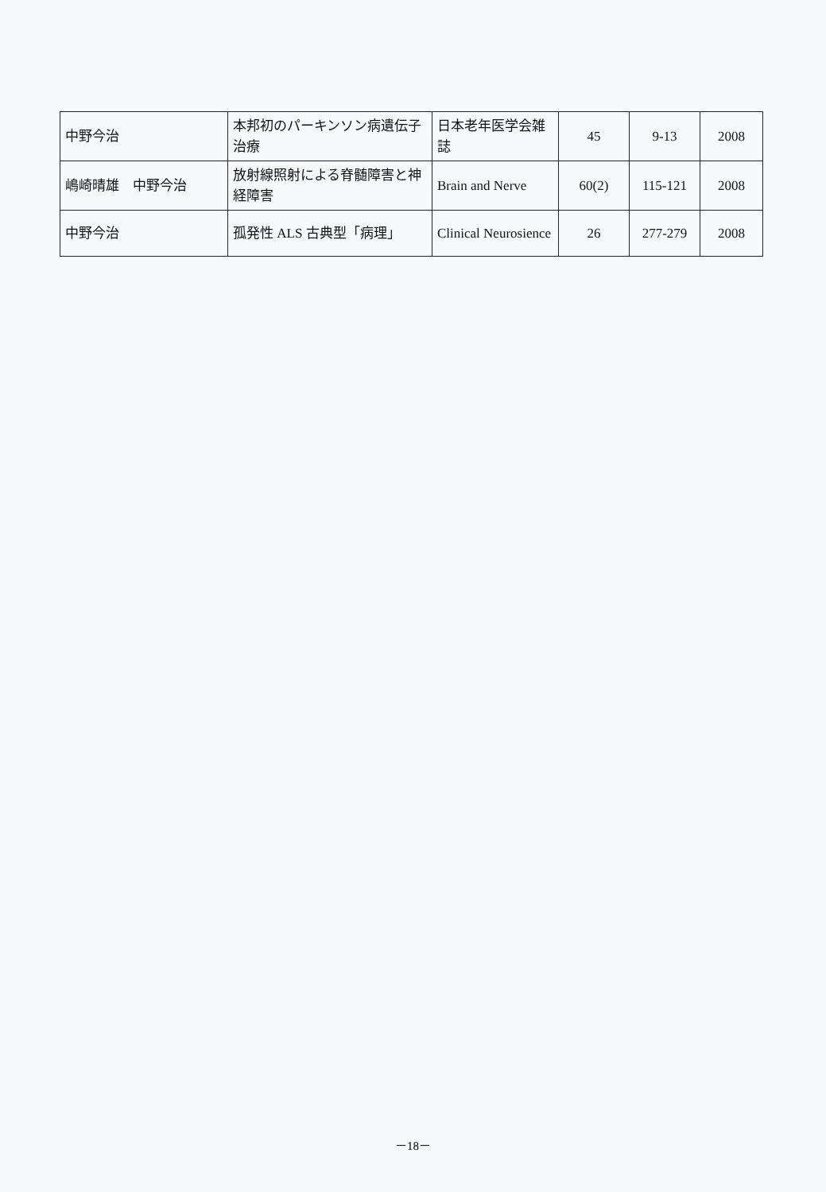| 中野今治 | 本邦初のパーキンソン病遺伝子治療 | 日本老年医学会雑誌 | 45 | 9-13 | 2008 |
| 嶋崎晴雄 中野今治 | 放射線照射による脊髄障害と神経障害 | Brain and Nerve | 60(2) | 115-121 | 2008 |
| 中野今治 | 孤発性 ALS 古典型「病理」 | Clinical Neurosience | 26 | 277-279 | 2008 |
－18－